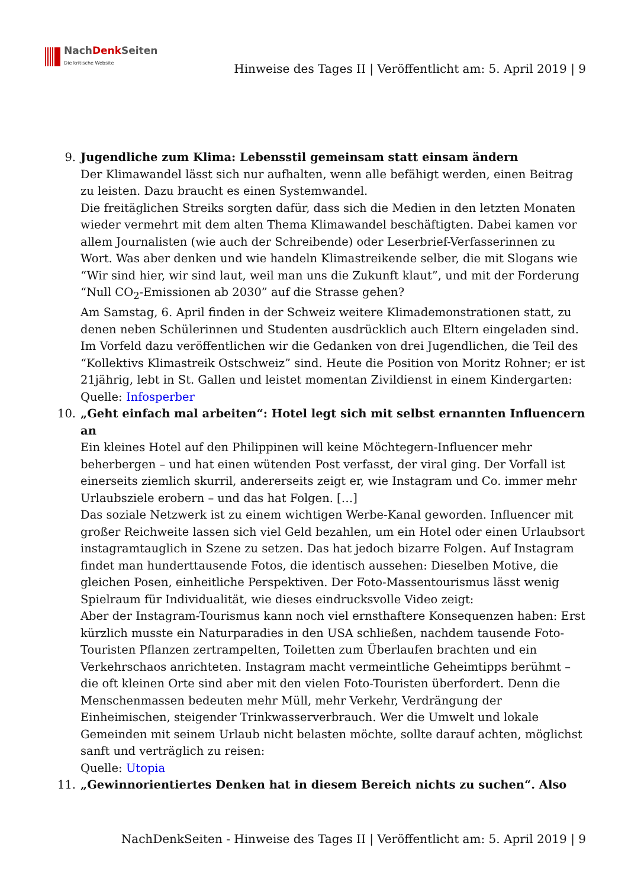NachDenk Seiten
Die kritische Website
Hinweise des Tages II | Veröffentlicht am: 5. April 2019 | 9
9. Jugendliche zum Klima: Lebensstil gemeinsam statt einsam ändern
Der Klimawandel lässt sich nur aufhalten, wenn alle befähigt werden, einen Beitrag zu leisten. Dazu braucht es einen Systemwandel.
Die freitäglichen Streiks sorgten dafür, dass sich die Medien in den letzten Monaten wieder vermehrt mit dem alten Thema Klimawandel beschäftigten. Dabei kamen vor allem Journalisten (wie auch der Schreibende) oder Leserbrief-Verfasserinnen zu Wort. Was aber denken und wie handeln Klimastreikende selber, die mit Slogans wie “Wir sind hier, wir sind laut, weil man uns die Zukunft klaut”, und mit der Forderung “Null CO<sub>2</sub>-Emissionen ab 2030” auf die Strasse gehen?
Am Samstag, 6. April finden in der Schweiz weitere Klimademonstrationen statt, zu denen neben Schülerinnen und Studenten ausdrücklich auch Eltern eingeladen sind. Im Vorfeld dazu veröffentlichen wir die Gedanken von drei Jugendlichen, die Teil des “Kollektivs Klimastreik Ostschweiz” sind. Heute die Position von Moritz Rohner; er ist 21jährig, lebt in St. Gallen und leistet momentan Zivildienst in einem Kindergarten:
Quelle: Infosperber
10. „Geht einfach mal arbeiten“: Hotel legt sich mit selbst ernannten Influencern an
Ein kleines Hotel auf den Philippinen will keine Möchtegern-Influencer mehr beherbergen – und hat einen wütenden Post verfasst, der viral ging. Der Vorfall ist einerseits ziemlich skurril, andererseits zeigt er, wie Instagram und Co. immer mehr Urlaubsziele erobern – und das hat Folgen. […]
Das soziale Netzwerk ist zu einem wichtigen Werbe-Kanal geworden. Influencer mit großer Reichweite lassen sich viel Geld bezahlen, um ein Hotel oder einen Urlaubsort instagramtauglich in Szene zu setzen. Das hat jedoch bizarre Folgen. Auf Instagram findet man hunderttausende Fotos, die identisch aussehen: Dieselben Motive, die gleichen Posen, einheitliche Perspektiven. Der Foto-Massentourismus lässt wenig Spielraum für Individualität, wie dieses eindrucksvolle Video zeigt:
Aber der Instagram-Tourismus kann noch viel ernsthaftere Konsequenzen haben: Erst kürzlich musste ein Naturparadies in den USA schließen, nachdem tausende Foto-Touristen Pflanzen zertrampelten, Toiletten zum Überlaufen brachten und ein Verkehrschaos anrichteten. Instagram macht vermeintliche Geheimtipps berühmt – die oft kleinen Orte sind aber mit den vielen Foto-Touristen überfordert. Denn die Menschenmassen bedeuten mehr Müll, mehr Verkehr, Verdrängung der Einheimischen, steigender Trinkwasserverbrauch. Wer die Umwelt und lokale Gemeinden mit seinem Urlaub nicht belasten möchte, sollte darauf achten, möglichst sanft und verträglich zu reisen:
Quelle: Utopia
11. „Gewinnorientiertes Denken hat in diesem Bereich nichts zu suchen“. Also
NachDenkSeiten - Hinweise des Tages II | Veröffentlicht am: 5. April 2019 | 9